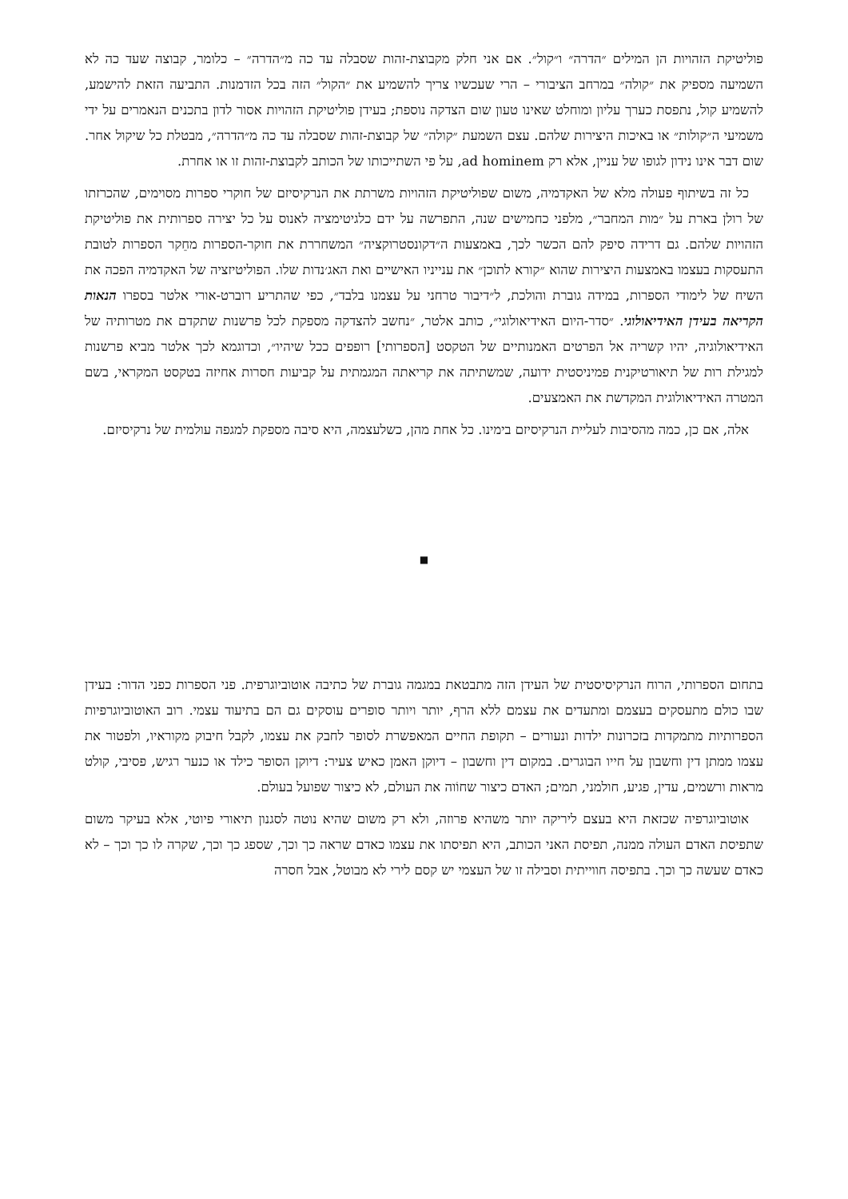פוליטיקת הזהויות הן המילים ״הדרה״ ו״קול״. אם אני חלק מקבוצת-זהות שסבלה עד כה מ״הדרה״ – כלומר, קבוצה שעד כה לא השמיעה מספיק את ״קולה״ במרחב הציבורי – הרי שעכשיו צריך להשמיע את ״הקול״ הזה בכל הזדמנות. התביעה הזאת להישמע, להשמיע קול, נתפסת כערך עליון ומוחלט שאינו טעון שום הצדקה נוספת; בעידן פוליטיקת הזהויות אסור לדון בתכנים הנאמרים על ידי משמיעי ה״קולות״ או באיכות היצירות שלהם. עצם השמעת ״קולה״ של קבוצת-זהות שסבלה עד כה מ״הדרה״, מבטלת כל שיקול אחר. שום דבר אינו נידון לגופו של עניין, אלא רק ad hominem, על פי השתייכותו של הכותב לקבוצת-זהות זו או אחרת.
כל זה בשיתוף פעולה מלא של האקדמיה, משום שפוליטיקת הזהויות משרתת את הנרקיסיזם של חוקרי ספרות מסוימים, שהכרזתו של רולן בארת על ״מות המחבר״, מלפני כחמישים שנה, התפרשה על ידם כלגיטימציה לאנוס על כל יצירה ספרותית את פוליטיקת הזהויות שלהם. גם דרידה סיפק להם הכשר לכך, באמצעות ה״דקונסטרוקציה״ המשחררת את חוקר-הספרות מחֵקר הספרות לטובת התעסקות בעצמו באמצעות היצירות שהוא ״קורא לתוכן״ את ענייניו האישיים ואת האג׳נדות שלו. הפוליטיזציה של האקדמיה הפכה את השיח של לימודי הספרות, במידה גוברת והולכת, ל״דיבור טרחני על עצמנו בלבד״, כפי שהתריע רוברט-אורי אלטר בספרו הנאות הקריאה בעידן האידיאולוגי. ״סדר-היום האידיאולוגי״, כותב אלטר, ״נחשב להצדקה מספקת לכל פרשנות שתקדם את מטרותיה של האידיאולוגיה, יהיו קשריה אל הפרטים האמנותיים של הטקסט [הספרותי] רופפים ככל שיהיו״, וכדוגמא לכך אלטר מביא פרשנות למגילת רות של תיאורטיקנית פמיניסטית ידועה, שמשתיתה את קריאתה המגמתית על קביעות חסרות אחיזה בטקסט המקראי, בשם המטרה האידיאולוגית המקדשת את האמצעים.
אלה, אם כן, כמה מהסיבות לעליית הנרקיסיזם בימינו. כל אחת מהן, כשלעצמה, היא סיבה מספקת למגפה עולמית של נרקיסיזם.
■
בתחום הספרותי, הרוח הנרקיסיסטית של העידן הזה מתבטאת במגמה גוברת של כתיבה אוטוביוגרפית. פני הספרות כפני הדור: בעידן שבו כולם מתעסקים בעצמם ומתעדים את עצמם ללא הרף, יותר ויותר סופרים עוסקים גם הם בתיעוד עצמי. רוב האוטוביוגרפיות הספרותיות מתמקדות בזכרונות ילדות ונעורים – תקופת החיים המאפשרת לסופר לחבק את עצמו, לקבל חיבוק מקוראיו, ולפטור את עצמו ממתן דין וחשבון על חייו הבוגרים. במקום דין וחשבון – דיוקן האמן כאיש צעיר: דיוקן הסופר כילד או כנער רגיש, פסיבי, קולט מראות ורשמים, עדין, פגיע, חולמני, תמים; האדם כיצור שחוֹוה את העולם, לא כיצור שפועל בעולם.
אוטוביוגרפיה שכזאת היא בעצם ליריקה יותר משהיא פרוזה, ולא רק משום שהיא נוטה לסגנון תיאורי פיוטי, אלא בעיקר משום שתפיסת האדם העולה ממנה, תפיסת האני הכותב, היא תפיסתו את עצמו כאדם שראה כך וכך, שספג כך וכך, שקרה לו כך וכך – לא כאדם שעשה כך וכך. בתפיסה חווייתית וסבילה זו של העצמי יש קסם לירי לא מבוטל, אבל חסרה